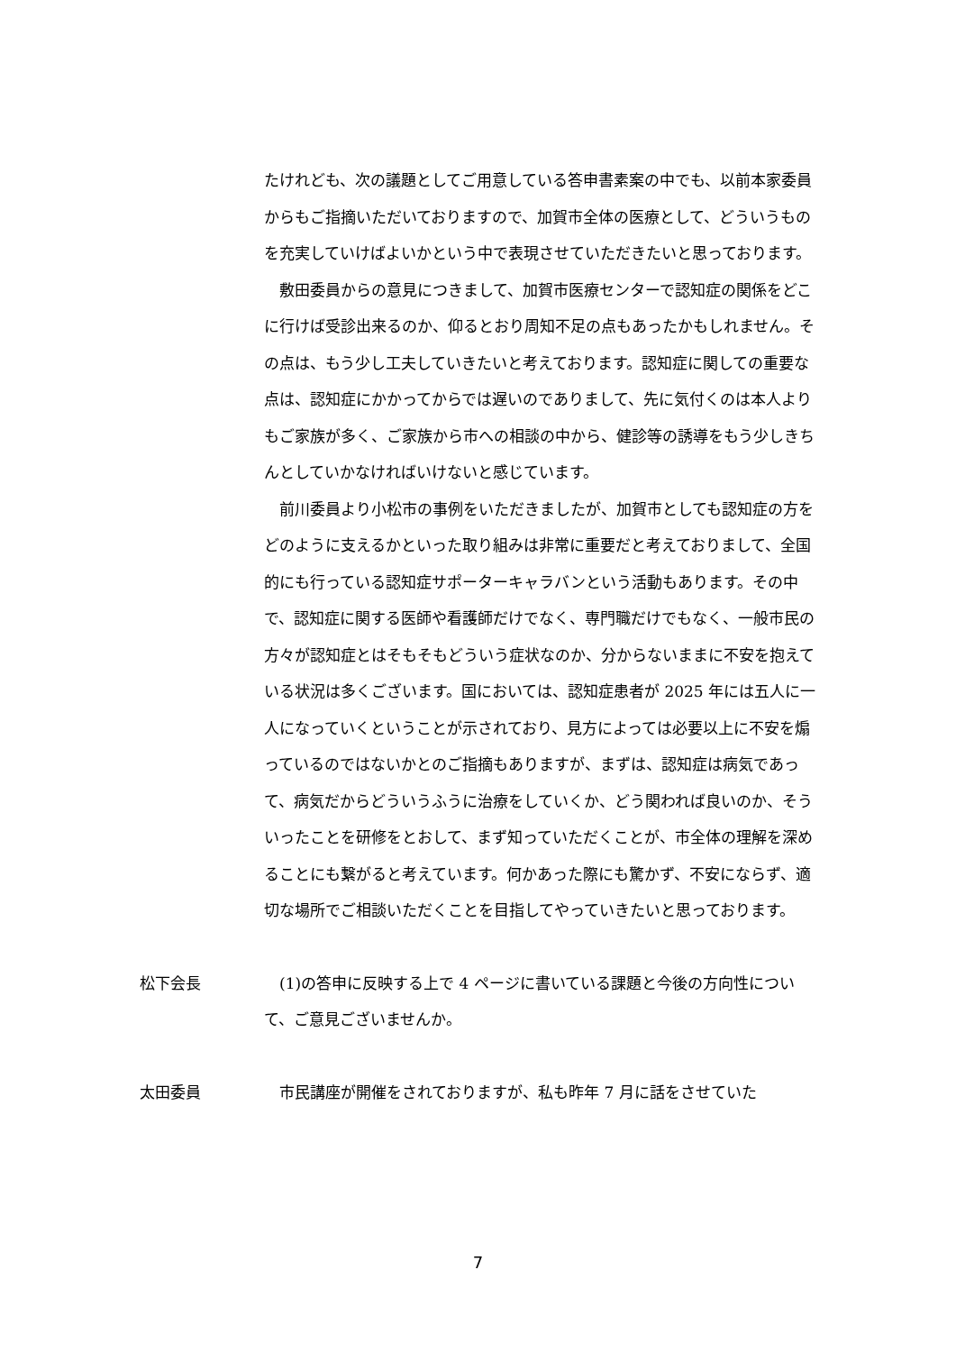たけれども、次の議題としてご用意している答申書素案の中でも、以前本家委員からもご指摘いただいておりますので、加賀市全体の医療として、どういうものを充実していけばよいかという中で表現させていただきたいと思っております。
敷田委員からの意見につきまして、加賀市医療センターで認知症の関係をどこに行けば受診出来るのか、仰るとおり周知不足の点もあったかもしれません。その点は、もう少し工夫していきたいと考えております。認知症に関しての重要な点は、認知症にかかってからでは遅いのでありまして、先に気付くのは本人よりもご家族が多く、ご家族から市への相談の中から、健診等の誘導をもう少しきちんとしていかなければいけないと感じています。
前川委員より小松市の事例をいただきましたが、加賀市としても認知症の方をどのように支えるかといった取り組みは非常に重要だと考えておりまして、全国的にも行っている認知症サポーターキャラバンという活動もあります。その中で、認知症に関する医師や看護師だけでなく、専門職だけでもなく、一般市民の方々が認知症とはそもそもどういう症状なのか、分からないままに不安を抱えている状況は多くございます。国においては、認知症患者が 2025 年には五人に一人になっていくということが示されており、見方によっては必要以上に不安を煽っているのではないかとのご指摘もありますが、まずは、認知症は病気であって、病気だからどういうふうに治療をしていくか、どう関われば良いのか、そういったことを研修をとおして、まず知っていただくことが、市全体の理解を深めることにも繋がると考えています。何かあった際にも驚かず、不安にならず、適切な場所でご相談いただくことを目指してやっていきたいと思っております。
松下会長
(1)の答申に反映する上で 4 ページに書いている課題と今後の方向性について、ご意見ございませんか。
太田委員
市民講座が開催をされておりますが、私も昨年 7 月に話をさせていた
7